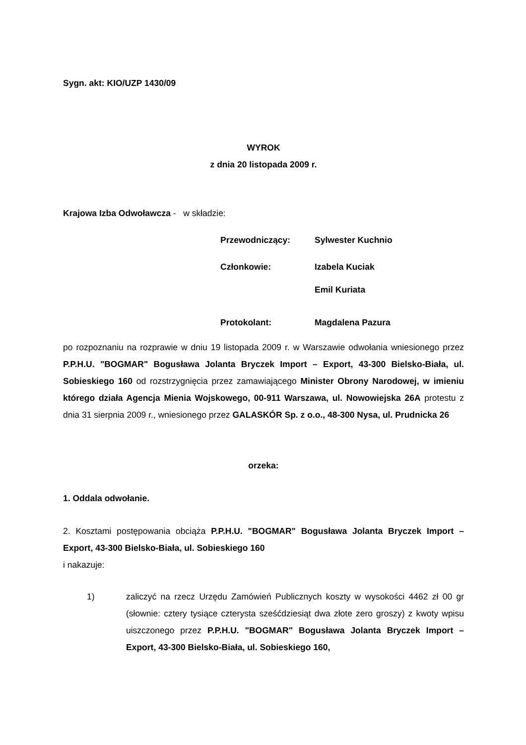Sygn. akt: KIO/UZP 1430/09
WYROK
z dnia 20 listopada 2009 r.
Krajowa Izba Odwoławcza - w składzie:
Przewodniczący: Sylwester Kuchnio
Członkowie: Izabela Kuciak
Emil Kuriata
Protokolant: Magdalena Pazura
po rozpoznaniu na rozprawie w dniu 19 listopada 2009 r. w Warszawie odwołania wniesionego przez P.P.H.U. "BOGMAR" Bogusława Jolanta Bryczek Import – Export, 43-300 Bielsko-Biała, ul. Sobieskiego 160 od rozstrzygnięcia przez zamawiającego Minister Obrony Narodowej, w imieniu którego działa Agencja Mienia Wojskowego, 00-911 Warszawa, ul. Nowowiejska 26A protestu z dnia 31 sierpnia 2009 r., wniesionego przez GALASKÓR Sp. z o.o., 48-300 Nysa, ul. Prudnicka 26
orzeka:
1. Oddala odwołanie.
2. Kosztami postępowania obciąża P.P.H.U. "BOGMAR" Bogusława Jolanta Bryczek Import – Export, 43-300 Bielsko-Biała, ul. Sobieskiego 160
i nakazuje:
1) zaliczyć na rzecz Urzędu Zamówień Publicznych koszty w wysokości 4462 zł 00 gr (słownie: cztery tysiące czterysta sześćdziesiąt dwa złote zero groszy) z kwoty wpisu uiszczonego przez P.P.H.U. "BOGMAR" Bogusława Jolanta Bryczek Import – Export, 43-300 Bielsko-Biała, ul. Sobieskiego 160,